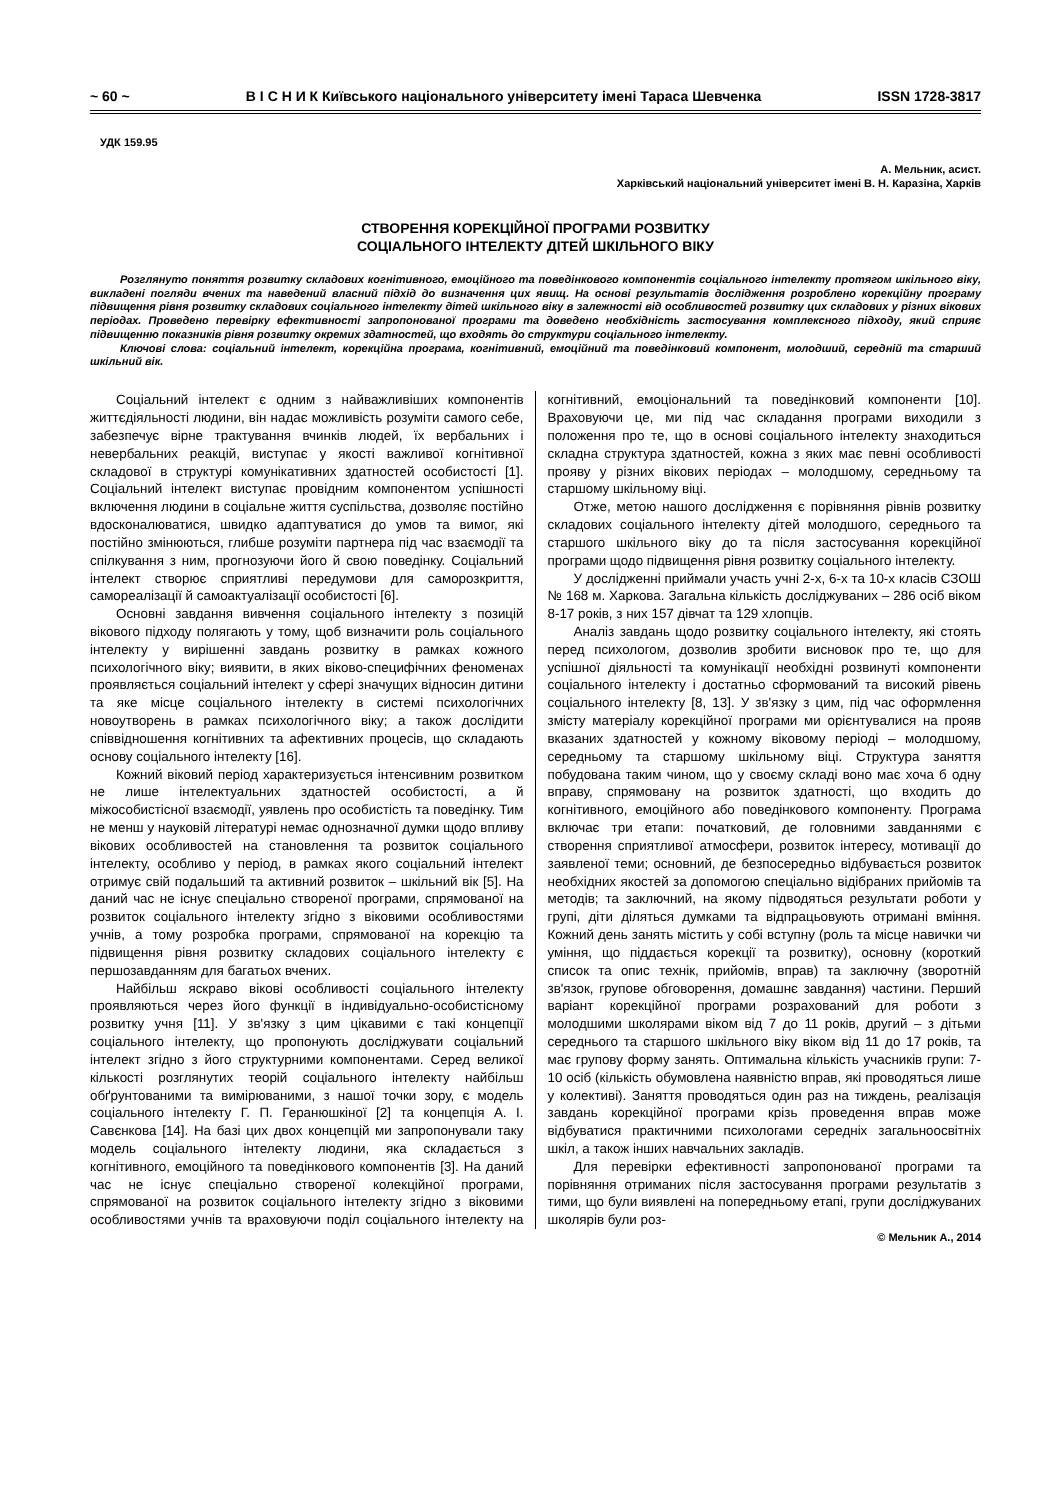~ 60 ~ В І С Н И К Київського національного університету імені Тараса Шевченка ISSN 1728-3817
УДК 159.95
А. Мельник, асист.
Харківський національний університет імені В. Н. Каразіна, Харків
СТВОРЕННЯ КОРЕКЦІЙНОЇ ПРОГРАМИ РОЗВИТКУ
СОЦІАЛЬНОГО ІНТЕЛЕКТУ ДІТЕЙ ШКІЛЬНОГО ВІКУ
Розглянуто поняття розвитку складових когнітивного, емоційного та поведінкового компонентів соціального інтелекту протягом шкільного віку, викладені погляди вчених та наведений власний підхід до визначення цих явищ. На основі результатів дослідження розроблено корекційну програму підвищення рівня розвитку складових соціального інтелекту дітей шкільного віку в залежності від особливостей розвитку цих складових у різних вікових періодах. Проведено перевірку ефективності запропонованої програми та доведено необхідність застосування комплексного підходу, який сприяє підвищенню показників рівня розвитку окремих здатностей, що входять до структури соціального інтелекту.
Ключові слова: соціальний інтелект, корекційна програма, когнітивний, емоційний та поведінковий компонент, молодший, середній та старший шкільний вік.
Соціальний інтелект є одним з найважливіших компонентів життєдіяльності людини, він надає можливість розуміти самого себе, забезпечує вірне трактування вчинків людей, їх вербальних і невербальних реакцій, виступає у якості важливої когнітивної складової в структурі комунікативних здатностей особистості [1]. Соціальний інтелект виступає провідним компонентом успішності включення людини в соціальне життя суспільства, дозволяє постійно вдосконалюватися, швидко адаптуватися до умов та вимог, які постійно змінюються, глибше розуміти партнера під час взаємодії та спілкування з ним, прогнозуючи його й свою поведінку. Соціальний інтелект створює сприятливі передумови для саморозкриття, самореалізації й самоактуалізації особистості [6].
Основні завдання вивчення соціального інтелекту з позицій вікового підходу полягають у тому, щоб визначити роль соціального інтелекту у вирішенні завдань розвитку в рамках кожного психологічного віку; виявити, в яких віково-специфічних феноменах проявляється соціальний інтелект у сфері значущих відносин дитини та яке місце соціального інтелекту в системі психологічних новоутворень в рамках психологічного віку; а також дослідити співвідношення когнітивних та афективних процесів, що складають основу соціального інтелекту [16].
Кожний віковий період характеризується інтенсивним розвитком не лише інтелектуальних здатностей особистості, а й міжособистісної взаємодії, уявлень про особистість та поведінку. Тим не менш у науковій літературі немає однозначної думки щодо впливу вікових особливостей на становлення та розвиток соціального інтелекту, особливо у період, в рамках якого соціальний інтелект отримує свій подальший та активний розвиток – шкільний вік [5]. На даний час не існує спеціально створеної програми, спрямованої на розвиток соціального інтелекту згідно з віковими особливостями учнів, а тому розробка програми, спрямованої на корекцію та підвищення рівня розвитку складових соціального інтелекту є першозавданням для багатьох вчених.
Найбільш яскраво вікові особливості соціального інтелекту проявляються через його функції в індивідуально-особистісному розвитку учня [11]. У зв'язку з цим цікавими є такі концепції соціального інтелекту, що пропонують досліджувати соціальний інтелект згідно з його структурними компонентами. Серед великої кількості розглянутих теорій соціального інтелекту найбільш обґрунтованими та вимірюваними, з нашої точки зору, є модель соціального інтелекту Г. П. Геранюшкіної [2] та концепція А. І. Савєнкова [14]. На базі цих двох концепцій ми запропонували таку модель соціального інтелекту людини, яка складається з когнітивного, емоційного та поведінкового компонентів [3]. На даний час не існує спеціально створеної колекційної програми, спрямованої на розвиток соціального інтелекту згідно з віковими особливостями учнів та враховуючи поділ соціального інтелекту на когнітивний, емоціональний та поведінковий компоненти [10]. Враховуючи це, ми під час складання програми виходили з положення про те, що в основі соціального інтелекту знаходиться складна структура здатностей, кожна з яких має певні особливості прояву у різних вікових періодах – молодшому, середньому та старшому шкільному віці.
Отже, метою нашого дослідження є порівняння рівнів розвитку складових соціального інтелекту дітей молодшого, середнього та старшого шкільного віку до та після застосування корекційної програми щодо підвищення рівня розвитку соціального інтелекту.
У дослідженні приймали участь учні 2-х, 6-х та 10-х класів СЗОШ № 168 м. Харкова. Загальна кількість досліджуваних – 286 осіб віком 8-17 років, з них 157 дівчат та 129 хлопців.
Аналіз завдань щодо розвитку соціального інтелекту, які стоять перед психологом, дозволив зробити висновок про те, що для успішної діяльності та комунікації необхідні розвинуті компоненти соціального інтелекту і достатньо сформований та високий рівень соціального інтелекту [8, 13]. У зв'язку з цим, під час оформлення змісту матеріалу корекційної програми ми орієнтувалися на прояв вказаних здатностей у кожному віковому періоді – молодшому, середньому та старшому шкільному віці. Структура заняття побудована таким чином, що у своєму складі воно має хоча б одну вправу, спрямовану на розвиток здатності, що входить до когнітивного, емоційного або поведінкового компоненту. Програма включає три етапи: початковий, де головними завданнями є створення сприятливої атмосфери, розвиток інтересу, мотивації до заявленої теми; основний, де безпосередньо відбувається розвиток необхідних якостей за допомогою спеціально відібраних прийомів та методів; та заключний, на якому підводяться результати роботи у групі, діти діляться думками та відпрацьовують отримані вміння. Кожний день занять містить у собі вступну (роль та місце навички чи уміння, що піддається корекції та розвитку), основну (короткий список та опис технік, прийомів, вправ) та заключну (зворотній зв'язок, групове обговорення, домашнє завдання) частини. Перший варіант корекційної програми розрахований для роботи з молодшими школярами віком від 7 до 11 років, другий – з дітьми середнього та старшого шкільного віку віком від 11 до 17 років, та має групову форму занять. Оптимальна кількість учасників групи: 7-10 осіб (кількість обумовлена наявністю вправ, які проводяться лише у колективі). Заняття проводяться один раз на тиждень, реалізація завдань корекційної програми крізь проведення вправ може відбуватися практичними психологами середніх загальноосвітніх шкіл, а також інших навчальних закладів.
Для перевірки ефективності запропонованої програми та порівняння отриманих після застосування програми результатів з тими, що були виявлені на попередньому етапі, групи досліджуваних школярів були роз-
© Мельник А., 2014